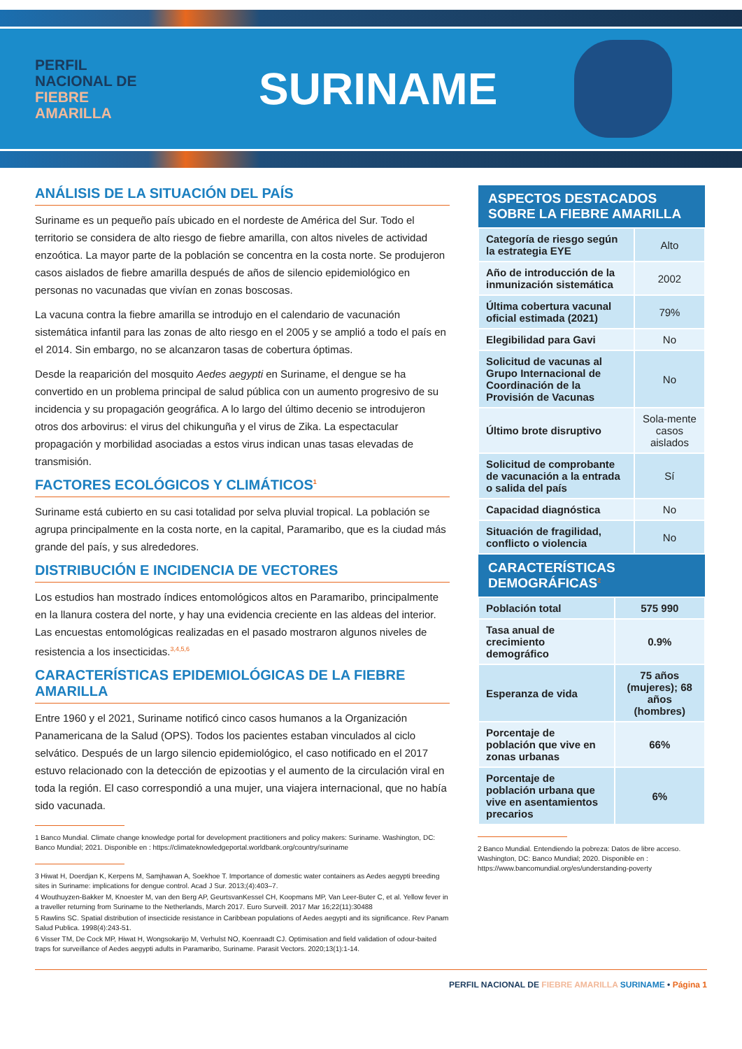PERFIL
NACIONAL DE
FIEBRE
AMARILLA
SURINAME
ANÁLISIS DE LA SITUACIÓN DEL PAÍS
Suriname es un pequeño país ubicado en el nordeste de América del Sur. Todo el territorio se considera de alto riesgo de fiebre amarilla, con altos niveles de actividad enzoótica. La mayor parte de la población se concentra en la costa norte. Se produjeron casos aislados de fiebre amarilla después de años de silencio epidemiológico en personas no vacunadas que vivían en zonas boscosas.
La vacuna contra la fiebre amarilla se introdujo en el calendario de vacunación sistemática infantil para las zonas de alto riesgo en el 2005 y se amplió a todo el país en el 2014. Sin embargo, no se alcanzaron tasas de cobertura óptimas.
Desde la reaparición del mosquito Aedes aegypti en Suriname, el dengue se ha convertido en un problema principal de salud pública con un aumento progresivo de su incidencia y su propagación geográfica. A lo largo del último decenio se introdujeron otros dos arbovirus: el virus del chikunguña y el virus de Zika. La espectacular propagación y morbilidad asociadas a estos virus indican unas tasas elevadas de transmisión.
FACTORES ECOLÓGICOS Y CLIMÁTICOS<sup>1</sup>
Suriname está cubierto en su casi totalidad por selva pluvial tropical. La población se agrupa principalmente en la costa norte, en la capital, Paramaribo, que es la ciudad más grande del país, y sus alrededores.
DISTRIBUCIÓN E INCIDENCIA DE VECTORES
Los estudios han mostrado índices entomológicos altos en Paramaribo, principalmente en la llanura costera del norte, y hay una evidencia creciente en las aldeas del interior. Las encuestas entomológicas realizadas en el pasado mostraron algunos niveles de resistencia a los insecticidas.<sup>3,4,5,6</sup>
CARACTERÍSTICAS EPIDEMIOLÓGICAS DE LA FIEBRE AMARILLA
Entre 1960 y el 2021, Suriname notificó cinco casos humanos a la Organización Panamericana de la Salud (OPS). Todos los pacientes estaban vinculados al ciclo selvático. Después de un largo silencio epidemiológico, el caso notificado en el 2017 estuvo relacionado con la detección de epizootias y el aumento de la circulación viral en toda la región. El caso correspondió a una mujer, una viajera internacional, que no había sido vacunada.
1 Banco Mundial. Climate change knowledge portal for development practitioners and policy makers: Suriname. Washington, DC: Banco Mundial; 2021. Disponible en : https://climateknowledgeportal.worldbank.org/country/suriname
3 Hiwat H, Doerdjan K, Kerpens M, Samjhawan A, Soekhoe T. Importance of domestic water containers as Aedes aegypti breeding sites in Suriname: implications for dengue control. Acad J Sur. 2013;(4):403–7.
4 Wouthuyzen-Bakker M, Knoester M, van den Berg AP, GeurtsvanKessel CH, Koopmans MP, Van Leer-Buter C, et al. Yellow fever in a traveller returning from Suriname to the Netherlands, March 2017. Euro Surveill. 2017 Mar 16;22(11):30488
5 Rawlins SC. Spatial distribution of insecticide resistance in Caribbean populations of Aedes aegypti and its significance. Rev Panam Salud Publica. 1998(4):243-51.
6 Visser TM, De Cock MP, Hiwat H, Wongsokarijo M, Verhulst NO, Koenraadt CJ. Optimisation and field validation of odour-baited traps for surveillance of Aedes aegypti adults in Paramaribo, Suriname. Parasit Vectors. 2020;13(1):1-14.
| ASPECTOS DESTACADOS SOBRE LA FIEBRE AMARILLA | |
| --- | --- |
| Categoría de riesgo según la estrategia EYE | Alto |
| Año de introducción de la inmunización sistemática | 2002 |
| Última cobertura vacunal oficial estimada (2021) | 79% |
| Elegibilidad para Gavi | No |
| Solicitud de vacunas al Grupo Internacional de Coordinación de la Provisión de Vacunas | No |
| Último brote disruptivo | Sola-mente casos aislados |
| Solicitud de comprobante de vacunación a la entrada o salida del país | Sí |
| Capacidad diagnóstica | No |
| Situación de fragilidad, conflicto o violencia | No |
| CARACTERÍSTICAS DEMOGRÁFICAS<sup>2</sup> | |
| --- | --- |
| Población total | 575 990 |
| Tasa anual de crecimiento demográfico | 0.9% |
| Esperanza de vida | 75 años (mujeres); 68 años (hombres) |
| Porcentaje de población que vive en zonas urbanas | 66% |
| Porcentaje de población urbana que vive en asentamientos precarios | 6% |
2 Banco Mundial. Entendiendo la pobreza: Datos de libre acceso. Washington, DC: Banco Mundial; 2020. Disponible en : https://www.bancomundial.org/es/understanding-poverty
PERFIL NACIONAL DE FIEBRE AMARILLA SURINAME • Página 1